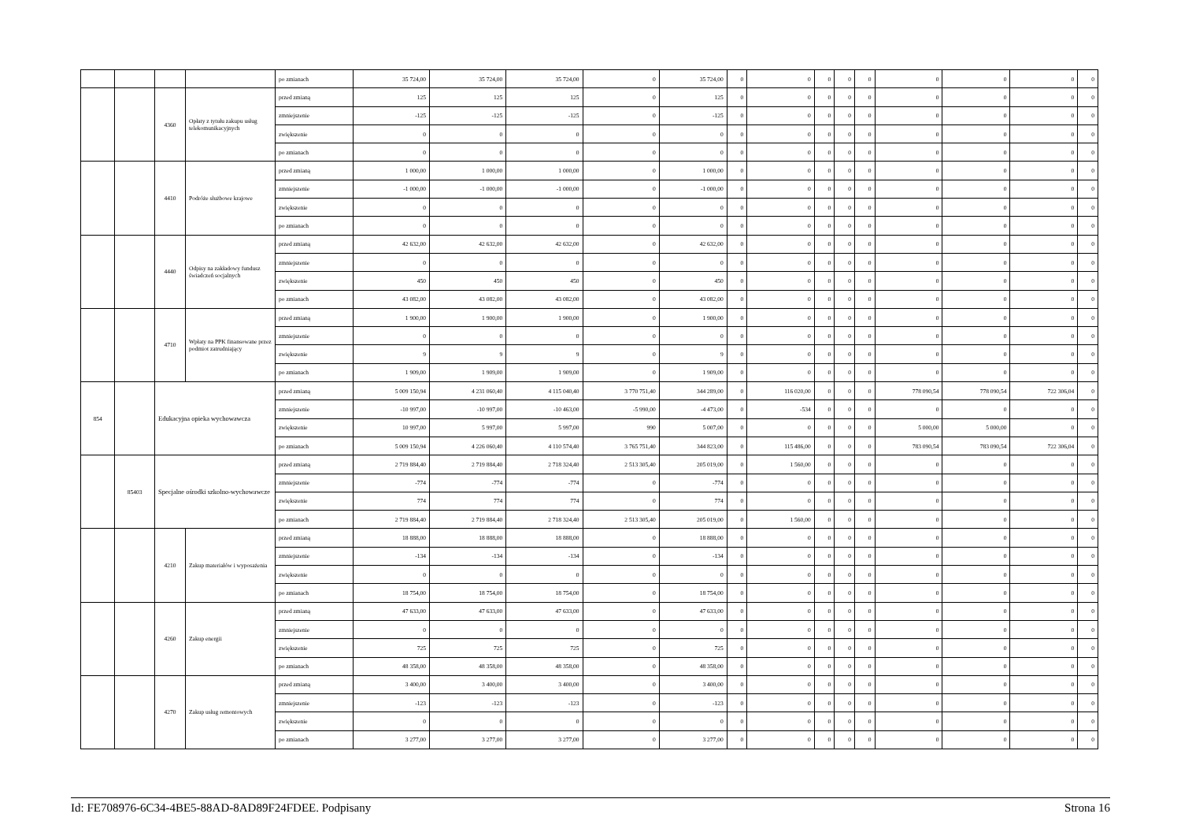| | | | | po zmianach | 35 724,00 | 35 724,00 | 35 724,00 | 0 | 35 724,00 | 0 | 0 | 0 | 0 | 0 | 0 | 0 | 0 | 0 |
| | | 4360 | Opłaty z tytułu zakupu usług telekomunikacyjnych | przed zmianą | 125 | 125 | 125 | 0 | 125 | 0 | 0 | 0 | 0 | 0 | 0 | 0 | 0 | 0 |
| | | | | zmniejszenie | -125 | -125 | -125 | 0 | -125 | 0 | 0 | 0 | 0 | 0 | 0 | 0 | 0 | 0 |
| | | | | zwiększenie | 0 | 0 | 0 | 0 | 0 | 0 | 0 | 0 | 0 | 0 | 0 | 0 | 0 | 0 |
| | | | | po zmianach | 0 | 0 | 0 | 0 | 0 | 0 | 0 | 0 | 0 | 0 | 0 | 0 | 0 | 0 |
| | | 4410 | Podróże służbowe krajowe | przed zmianą | 1 000,00 | 1 000,00 | 1 000,00 | 0 | 1 000,00 | 0 | 0 | 0 | 0 | 0 | 0 | 0 | 0 | 0 |
| | | | | zmniejszenie | -1 000,00 | -1 000,00 | -1 000,00 | 0 | -1 000,00 | 0 | 0 | 0 | 0 | 0 | 0 | 0 | 0 | 0 |
| | | | | zwiększenie | 0 | 0 | 0 | 0 | 0 | 0 | 0 | 0 | 0 | 0 | 0 | 0 | 0 | 0 |
| | | | | po zmianach | 0 | 0 | 0 | 0 | 0 | 0 | 0 | 0 | 0 | 0 | 0 | 0 | 0 | 0 |
| | | 4440 | Odpisy na zakładowy fundusz świadczeń socjalnych | przed zmianą | 42 632,00 | 42 632,00 | 42 632,00 | 0 | 42 632,00 | 0 | 0 | 0 | 0 | 0 | 0 | 0 | 0 | 0 |
| | | | | zmniejszenie | 0 | 0 | 0 | 0 | 0 | 0 | 0 | 0 | 0 | 0 | 0 | 0 | 0 | 0 |
| | | | | zwiększenie | 450 | 450 | 450 | 0 | 450 | 0 | 0 | 0 | 0 | 0 | 0 | 0 | 0 | 0 |
| | | | | po zmianach | 43 082,00 | 43 082,00 | 43 082,00 | 0 | 43 082,00 | 0 | 0 | 0 | 0 | 0 | 0 | 0 | 0 | 0 |
| | | 4710 | Wpłaty na PPK finansowane przez podmiot zatrudniający | przed zmianą | 1 900,00 | 1 900,00 | 1 900,00 | 0 | 1 900,00 | 0 | 0 | 0 | 0 | 0 | 0 | 0 | 0 | 0 |
| | | | | zmniejszenie | 0 | 0 | 0 | 0 | 0 | 0 | 0 | 0 | 0 | 0 | 0 | 0 | 0 | 0 |
| | | | | zwiększenie | 9 | 9 | 9 | 0 | 9 | 0 | 0 | 0 | 0 | 0 | 0 | 0 | 0 | 0 |
| | | | | po zmianach | 1 909,00 | 1 909,00 | 1 909,00 | 0 | 1 909,00 | 0 | 0 | 0 | 0 | 0 | 0 | 0 | 0 | 0 |
| 854 | | Edukacyjna opieka wychowawcza | | przed zmianą | 5 009 150,94 | 4 231 060,40 | 4 115 040,40 | 3 770 751,40 | 344 289,00 | 0 | 116 020,00 | 0 | 0 | 0 | 778 090,54 | 778 090,54 | 722 306,04 | 0 |
| | | | | zmniejszenie | -10 997,00 | -10 997,00 | -10 463,00 | -5 990,00 | -4 473,00 | 0 | -534 | 0 | 0 | 0 | 0 | 0 | 0 | 0 |
| | | | | zwiększenie | 10 997,00 | 5 997,00 | 5 997,00 | 990 | 5 007,00 | 0 | 0 | 0 | 0 | 0 | 5 000,00 | 5 000,00 | 0 | 0 |
| | | | | po zmianach | 5 009 150,94 | 4 226 060,40 | 4 110 574,40 | 3 765 751,40 | 344 823,00 | 0 | 115 486,00 | 0 | 0 | 0 | 783 090,54 | 783 090,54 | 722 306,04 | 0 |
| | 85403 | Specjalne ośrodki szkolno-wychowawcze | | przed zmianą | 2 719 884,40 | 2 719 884,40 | 2 718 324,40 | 2 513 305,40 | 205 019,00 | 0 | 1 560,00 | 0 | 0 | 0 | 0 | 0 | 0 | 0 |
| | | | | zmniejszenie | -774 | -774 | -774 | 0 | -774 | 0 | 0 | 0 | 0 | 0 | 0 | 0 | 0 | 0 |
| | | | | zwiększenie | 774 | 774 | 774 | 0 | 774 | 0 | 0 | 0 | 0 | 0 | 0 | 0 | 0 | 0 |
| | | | | po zmianach | 2 719 884,40 | 2 719 884,40 | 2 718 324,40 | 2 513 305,40 | 205 019,00 | 0 | 1 560,00 | 0 | 0 | 0 | 0 | 0 | 0 | 0 |
| | | 4210 | Zakup materiałów i wyposażenia | przed zmianą | 18 888,00 | 18 888,00 | 18 888,00 | 0 | 18 888,00 | 0 | 0 | 0 | 0 | 0 | 0 | 0 | 0 | 0 |
| | | | | zmniejszenie | -134 | -134 | -134 | 0 | -134 | 0 | 0 | 0 | 0 | 0 | 0 | 0 | 0 | 0 |
| | | | | zwiększenie | 0 | 0 | 0 | 0 | 0 | 0 | 0 | 0 | 0 | 0 | 0 | 0 | 0 | 0 |
| | | | | po zmianach | 18 754,00 | 18 754,00 | 18 754,00 | 0 | 18 754,00 | 0 | 0 | 0 | 0 | 0 | 0 | 0 | 0 | 0 |
| | | 4260 | Zakup energii | przed zmianą | 47 633,00 | 47 633,00 | 47 633,00 | 0 | 47 633,00 | 0 | 0 | 0 | 0 | 0 | 0 | 0 | 0 | 0 |
| | | | | zmniejszenie | 0 | 0 | 0 | 0 | 0 | 0 | 0 | 0 | 0 | 0 | 0 | 0 | 0 | 0 |
| | | | | zwiększenie | 725 | 725 | 725 | 0 | 725 | 0 | 0 | 0 | 0 | 0 | 0 | 0 | 0 | 0 |
| | | | | po zmianach | 48 358,00 | 48 358,00 | 48 358,00 | 0 | 48 358,00 | 0 | 0 | 0 | 0 | 0 | 0 | 0 | 0 | 0 |
| | | 4270 | Zakup usług remontowych | przed zmianą | 3 400,00 | 3 400,00 | 3 400,00 | 0 | 3 400,00 | 0 | 0 | 0 | 0 | 0 | 0 | 0 | 0 | 0 |
| | | | | zmniejszenie | -123 | -123 | -123 | 0 | -123 | 0 | 0 | 0 | 0 | 0 | 0 | 0 | 0 | 0 |
| | | | | zwiększenie | 0 | 0 | 0 | 0 | 0 | 0 | 0 | 0 | 0 | 0 | 0 | 0 | 0 | 0 |
| | | | | po zmianach | 3 277,00 | 3 277,00 | 3 277,00 | 0 | 3 277,00 | 0 | 0 | 0 | 0 | 0 | 0 | 0 | 0 | 0 |
Id: FE708976-6C34-4BE5-88AD-8AD89F24FDEE. Podpisany Strona 16